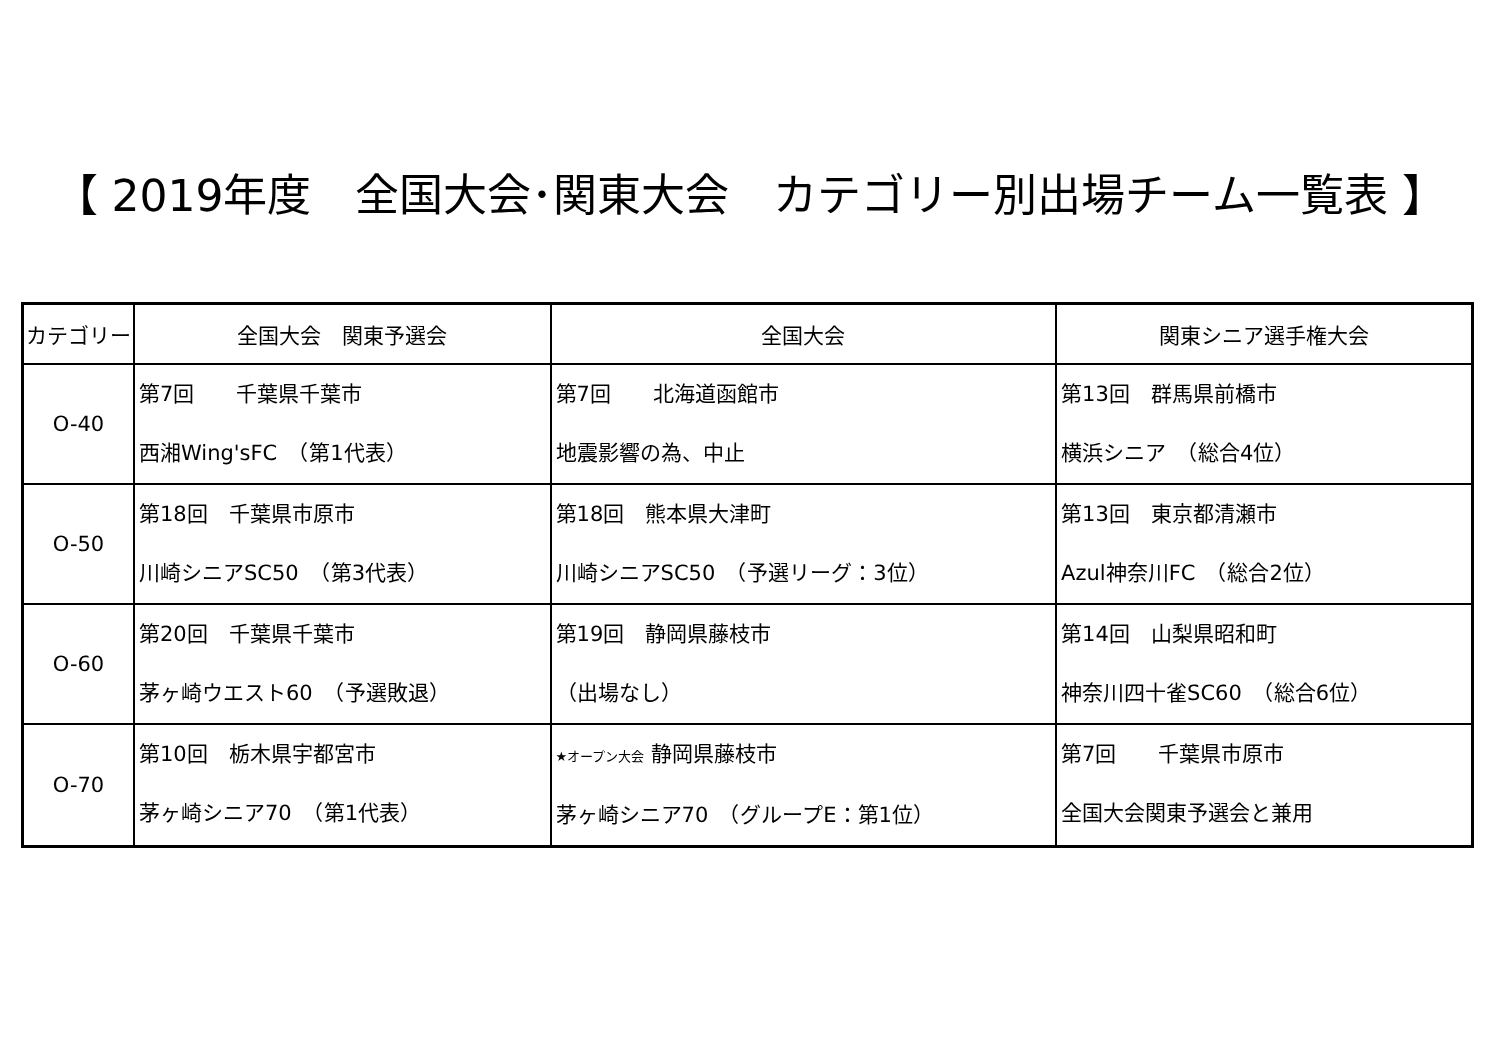【 2019年度　全国大会･関東大会　カテゴリー別出場チーム一覧表 】
| カテゴリー | 全国大会 関東予選会 | 全国大会 | 関東シニア選手権大会 |
| --- | --- | --- | --- |
| O-40 | 第7回 千葉県千葉市 西湘Wing'sFC （第1代表） | 第7回 北海道函館市 地震影響の為、中止 | 第13回 群馬県前橋市 横浜シニア （総合4位） |
| O-50 | 第18回 千葉県市原市 川崎シニアSC50 （第3代表） | 第18回 熊本県大津町 川崎シニアSC50 （予選リーグ：3位） | 第13回 東京都清瀬市 Azul神奈川FC （総合2位） |
| O-60 | 第20回 千葉県千葉市 茅ヶ崎ウエスト60 （予選敗退） | 第19回 静岡県藤枝市 （出場なし） | 第14回 山梨県昭和町 神奈川四十雀SC60 （総合6位） |
| O-70 | 第10回 栃木県宇都宮市 茅ヶ崎シニア70 （第1代表） | ★オープン大会 静岡県藤枝市 茅ヶ崎シニア70 （グループE：第1位） | 第7回 千葉県市原市 全国大会関東予選会と兼用 |